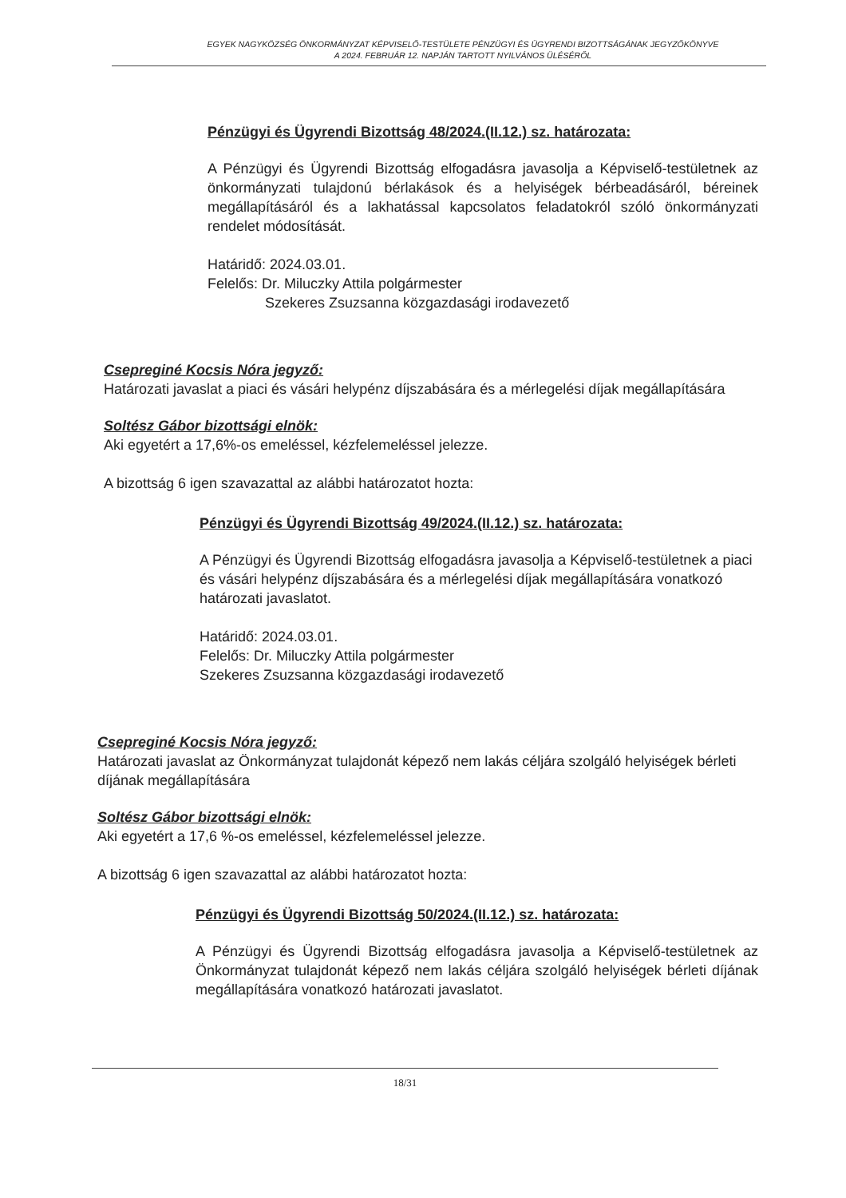EGYEK NAGYKÖZSÉG ÖNKORMÁNYZAT KÉPVISELŐ-TESTÜLETE PÉNZÜGYI ÉS ÜGYRENDI BIZOTTSÁGÁNAK JEGYZŐKÖNYVE
A 2024. FEBRUÁR 12. NAPJÁN TARTOTT NYILVÁNOS ÜLÉSÉRŐL
Pénzügyi és Ügyrendi Bizottság 48/2024.(II.12.) sz. határozata:
A Pénzügyi és Ügyrendi Bizottság elfogadásra javasolja a Képviselő-testületnek az önkormányzati tulajdonú bérlakások és a helyiségek bérbeadásáról, béreinek megállapításáról és a lakhatással kapcsolatos feladatokról szóló önkormányzati rendelet módosítását.
Határidő: 2024.03.01.
Felelős: Dr. Miluczky Attila polgármester
Szekeres Zsuzsanna közgazdasági irodavezető
Csepreginé Kocsis Nóra jegyző:
Határozati javaslat a piaci és vásári helypénz díjszabására és a mérlegelési díjak megállapítására
Soltész Gábor bizottsági elnök:
Aki egyetért a 17,6%-os emeléssel, kézfelemeléssel jelezze.
A bizottság 6 igen szavazattal az alábbi határozatot hozta:
Pénzügyi és Ügyrendi Bizottság 49/2024.(II.12.) sz. határozata:
A Pénzügyi és Ügyrendi Bizottság elfogadásra javasolja a Képviselő-testületnek a piaci és vásári helypénz díjszabására és a mérlegelési díjak megállapítására vonatkozó határozati javaslatot.
Határidő: 2024.03.01.
Felelős: Dr. Miluczky Attila polgármester
Szekeres Zsuzsanna közgazdasági irodavezető
Csepreginé Kocsis Nóra jegyző:
Határozati javaslat az Önkormányzat tulajdonát képező nem lakás céljára szolgáló helyiségek bérleti díjának megállapítására
Soltész Gábor bizottsági elnök:
Aki egyetért a 17,6 %-os emeléssel, kézfelemeléssel jelezze.
A bizottság 6 igen szavazattal az alábbi határozatot hozta:
Pénzügyi és Ügyrendi Bizottság 50/2024.(II.12.) sz. határozata:
A Pénzügyi és Ügyrendi Bizottság elfogadásra javasolja a Képviselő-testületnek az Önkormányzat tulajdonát képező nem lakás céljára szolgáló helyiségek bérleti díjának megállapítására vonatkozó határozati javaslatot.
18/31